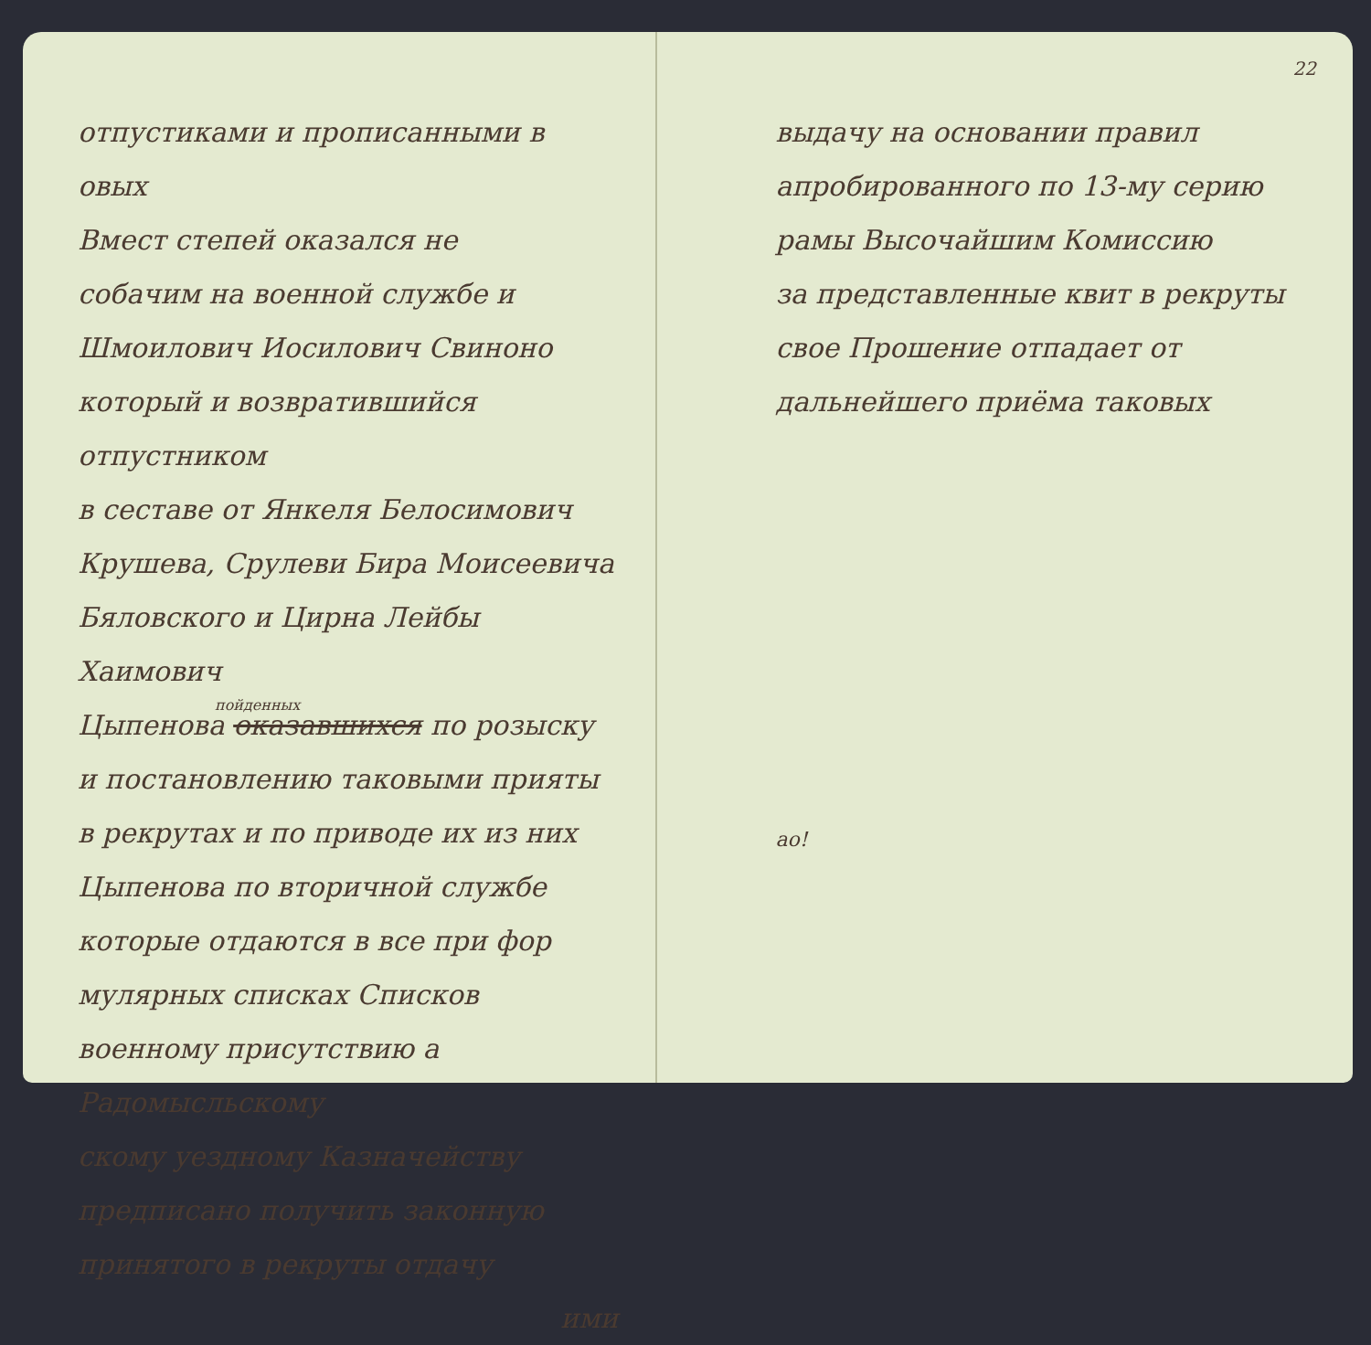отпустиками и прописанными в овых
Вмест степей оказался не
собачим на военной службе и
Шмоилович Иосилович Свиноно
который и возвратившийся отпустником
в сеставе от Янкеля Белосимович
Крушева, Срулеви Бира Моисеевича
Бяловского и Цирна Лейбы Хаимович
пойденных
Цыпенова оказавшихся по розыску
и постановлению таковыми прияты
в рекрутах и по приводе их из них
Цыпенова по вторичной службе
которые отдаются в все при фор
мулярных списках Списков
военному присутствию а Радомысльскому
скому уездному Казначейству
предписано получить законную
принятого в рекруты отдачу
ими
22
выдачу на основании правил
апробированного по 13-му серию
рамы Высочайшим Комиссию
за представленные квит в рекруты
свое Прошение отпадает от
дальнейшего приёма таковых
ао!